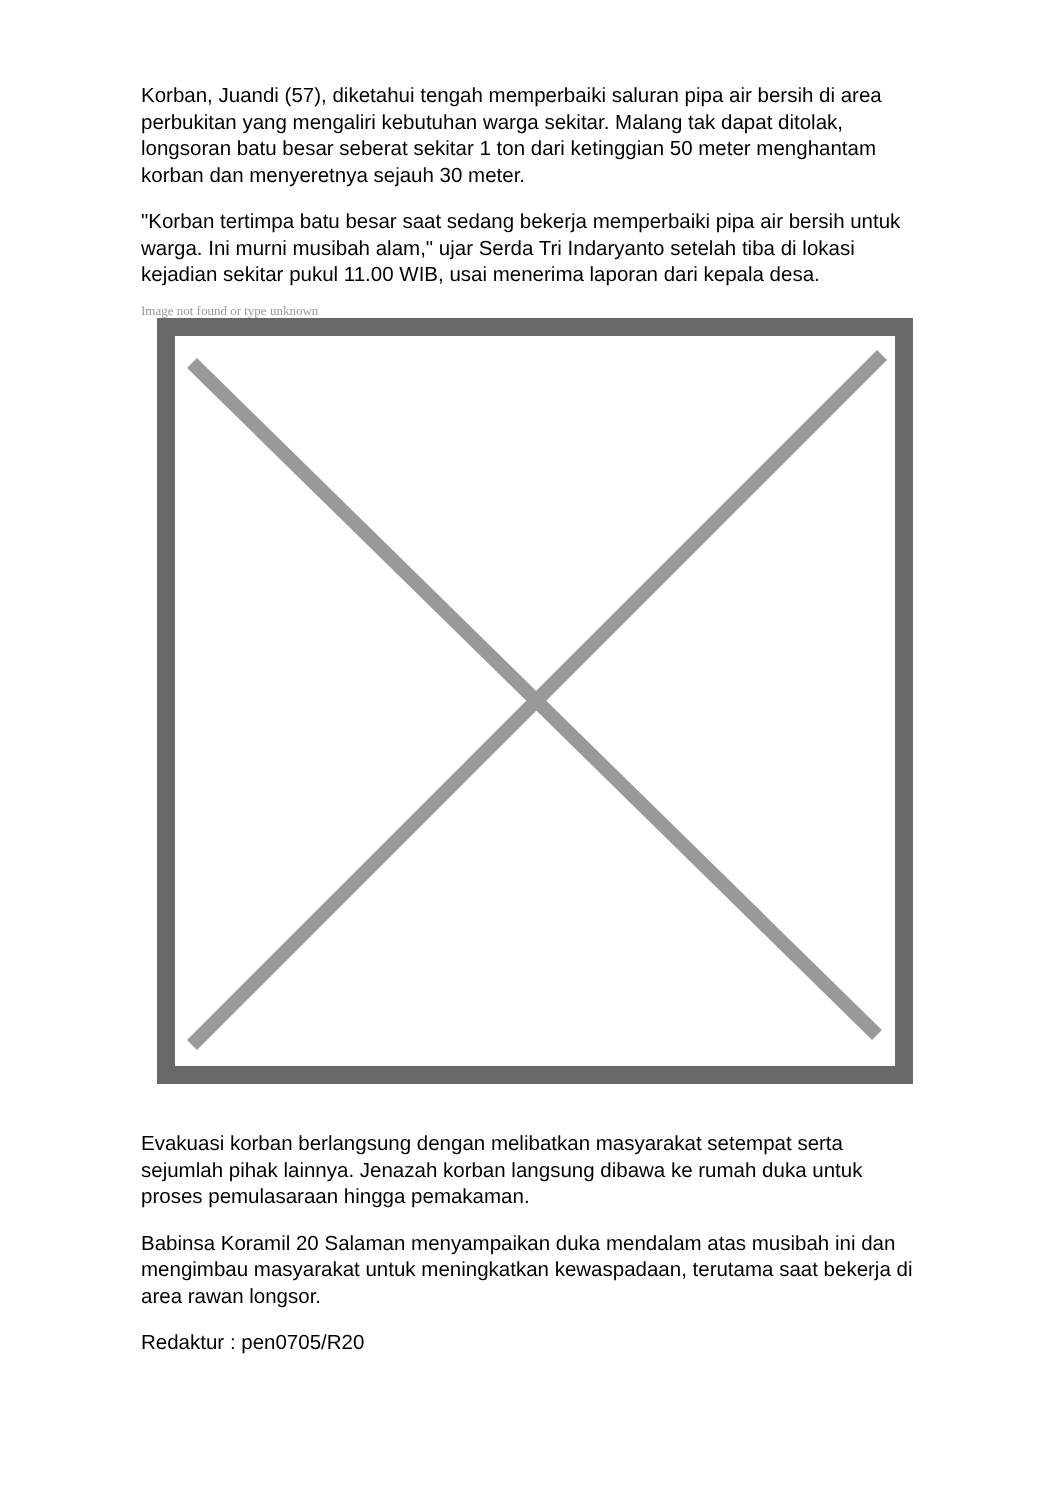Korban, Juandi (57), diketahui tengah memperbaiki saluran pipa air bersih di area perbukitan yang mengaliri kebutuhan warga sekitar. Malang tak dapat ditolak, longsoran batu besar seberat sekitar 1 ton dari ketinggian 50 meter menghantam korban dan menyeretnya sejauh 30 meter.
"Korban tertimpa batu besar saat sedang bekerja memperbaiki pipa air bersih untuk warga. Ini murni musibah alam," ujar Serda Tri Indaryanto setelah tiba di lokasi kejadian sekitar pukul 11.00 WIB, usai menerima laporan dari kepala desa.
Image not found or type unknown
Evakuasi korban berlangsung dengan melibatkan masyarakat setempat serta sejumlah pihak lainnya. Jenazah korban langsung dibawa ke rumah duka untuk proses pemulasaraan hingga pemakaman.
Babinsa Koramil 20 Salaman menyampaikan duka mendalam atas musibah ini dan mengimbau masyarakat untuk meningkatkan kewaspadaan, terutama saat bekerja di area rawan longsor.
Redaktur : pen0705/R20